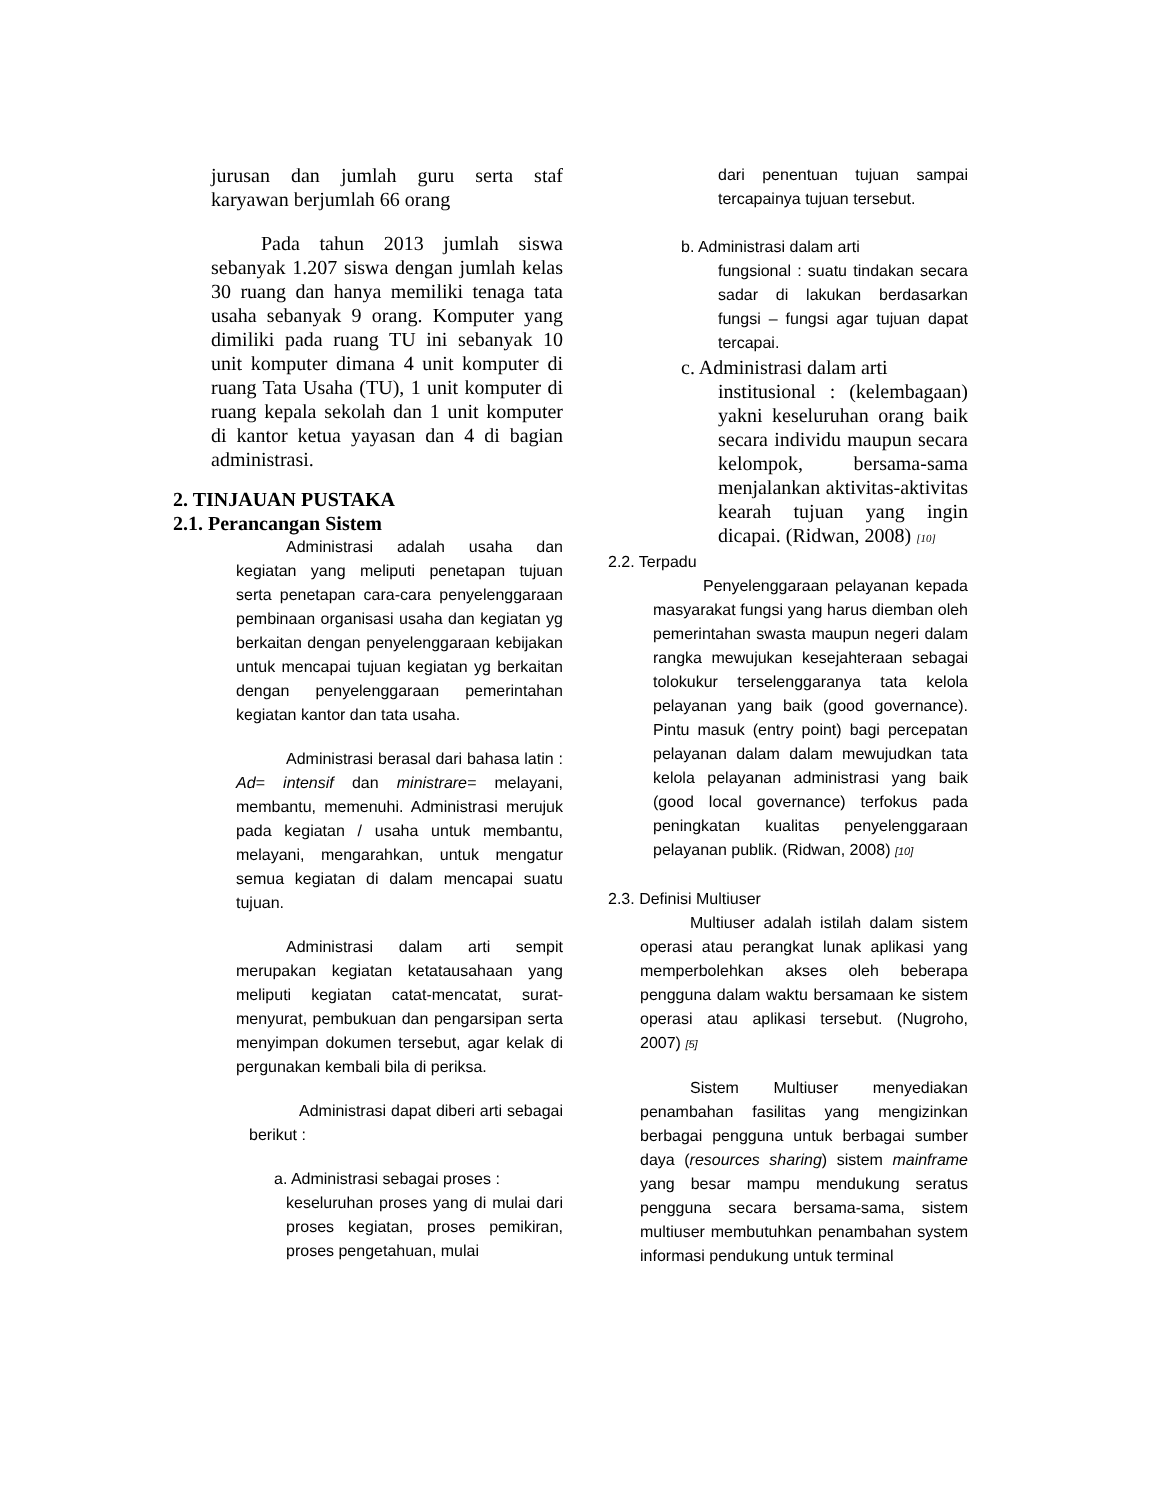jurusan dan jumlah guru serta staf karyawan berjumlah 66 orang
Pada tahun 2013 jumlah siswa sebanyak 1.207 siswa dengan jumlah kelas 30 ruang dan hanya memiliki tenaga tata usaha sebanyak 9 orang. Komputer yang dimiliki pada ruang TU ini sebanyak 10 unit komputer dimana 4 unit komputer di ruang Tata Usaha (TU), 1 unit komputer di ruang kepala sekolah dan 1 unit komputer di kantor ketua yayasan dan 4 di bagian administrasi.
2. TINJAUAN PUSTAKA
2.1. Perancangan Sistem
Administrasi adalah usaha dan kegiatan yang meliputi penetapan tujuan serta penetapan cara-cara penyelenggaraan pembinaan organisasi usaha dan kegiatan yg berkaitan dengan penyelenggaraan kebijakan untuk mencapai tujuan kegiatan yg berkaitan dengan penyelenggaraan pemerintahan kegiatan kantor dan tata usaha.
Administrasi berasal dari bahasa latin : Ad= intensif dan ministrare= melayani, membantu, memenuhi. Administrasi merujuk pada kegiatan / usaha untuk membantu, melayani, mengarahkan, untuk mengatur semua kegiatan di dalam mencapai suatu tujuan.
Administrasi dalam arti sempit merupakan kegiatan ketatausahaan yang meliputi kegiatan catat-mencatat, surat-menyurat, pembukuan dan pengarsipan serta menyimpan dokumen tersebut, agar kelak di pergunakan kembali bila di periksa.
Administrasi dapat diberi arti sebagai berikut :
a. Administrasi sebagai proses :
keseluruhan proses yang di mulai dari proses kegiatan, proses pemikiran, proses pengetahuan, mulai
dari penentuan tujuan sampai tercapainya tujuan tersebut.
b. Administrasi dalam arti
fungsional : suatu tindakan secara sadar di lakukan berdasarkan fungsi – fungsi agar tujuan dapat tercapai.
c. Administrasi dalam arti
institusional : (kelembagaan) yakni keseluruhan orang baik secara individu maupun secara kelompok, bersama-sama menjalankan aktivitas-aktivitas kearah tujuan yang ingin dicapai. (Ridwan, 2008) [10]
2.2. Terpadu
Penyelenggaraan pelayanan kepada masyarakat fungsi yang harus diemban oleh pemerintahan swasta maupun negeri dalam rangka mewujukan kesejahteraan sebagai tolokukur terselenggaranya tata kelola pelayanan yang baik (good governance). Pintu masuk (entry point) bagi percepatan pelayanan dalam dalam mewujudkan tata kelola pelayanan administrasi yang baik (good local governance) terfokus pada peningkatan kualitas penyelenggaraan pelayanan publik. (Ridwan, 2008) [10]
2.3. Definisi Multiuser
Multiuser adalah istilah dalam sistem operasi atau perangkat lunak aplikasi yang memperbolehkan akses oleh beberapa pengguna dalam waktu bersamaan ke sistem operasi atau aplikasi tersebut. (Nugroho, 2007) [5]
Sistem Multiuser menyediakan penambahan fasilitas yang mengizinkan berbagai pengguna untuk berbagai sumber daya (resources sharing) sistem mainframe yang besar mampu mendukung seratus pengguna secara bersama-sama, sistem multiuser membutuhkan penambahan system informasi pendukung untuk terminal